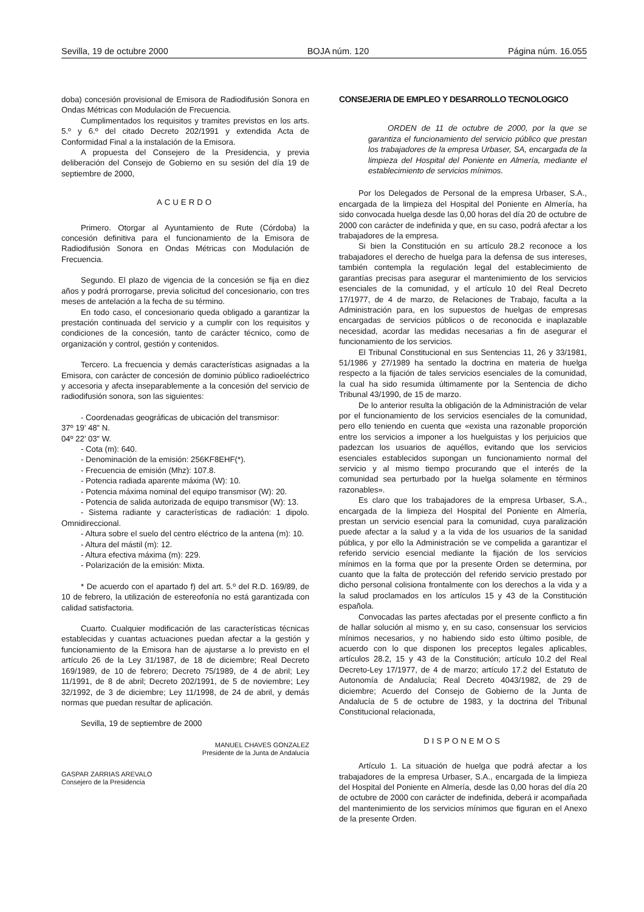Sevilla, 19 de octubre 2000 BOJA núm. 120 Página núm. 16.055
doba) concesión provisional de Emisora de Radiodifusión Sonora en Ondas Métricas con Modulación de Frecuencia.
Cumplimentados los requisitos y tramites previstos en los arts. 5.º y 6.º del citado Decreto 202/1991 y extendida Acta de Conformidad Final a la instalación de la Emisora.
A propuesta del Consejero de la Presidencia, y previa deliberación del Consejo de Gobierno en su sesión del día 19 de septiembre de 2000,
ACUERDO
Primero. Otorgar al Ayuntamiento de Rute (Córdoba) la concesión definitiva para el funcionamiento de la Emisora de Radiodifusión Sonora en Ondas Métricas con Modulación de Frecuencia.
Segundo. El plazo de vigencia de la concesión se fija en diez años y podrá prorrogarse, previa solicitud del concesionario, con tres meses de antelación a la fecha de su término.
En todo caso, el concesionario queda obligado a garantizar la prestación continuada del servicio y a cumplir con los requisitos y condiciones de la concesión, tanto de carácter técnico, como de organización y control, gestión y contenidos.
Tercero. La frecuencia y demás características asignadas a la Emisora, con carácter de concesión de dominio público radioeléctrico y accesoria y afecta inseparablemente a la concesión del servicio de radiodifusión sonora, son las siguientes:
- Coordenadas geográficas de ubicación del transmisor:
37º 19’ 48” N.
04º 22’ 03” W.
- Cota (m): 640.
- Denominación de la emisión: 256KF8EHF(*).
- Frecuencia de emisión (Mhz): 107.8.
- Potencia radiada aparente máxima (W): 10.
- Potencia máxima nominal del equipo transmisor (W): 20.
- Potencia de salida autorizada de equipo transmisor (W): 13.
- Sistema radiante y características de radiación: 1 dipolo. Omnidireccional.
- Altura sobre el suelo del centro eléctrico de la antena (m): 10.
- Altura del mástil (m): 12.
- Altura efectiva máxima (m): 229.
- Polarización de la emisión: Mixta.
* De acuerdo con el apartado f) del art. 5.º del R.D. 169/89, de 10 de febrero, la utilización de estereofonía no está garantizada con calidad satisfactoria.
Cuarto. Cualquier modificación de las características técnicas establecidas y cuantas actuaciones puedan afectar a la gestión y funcionamiento de la Emisora han de ajustarse a lo previsto en el artículo 26 de la Ley 31/1987, de 18 de diciembre; Real Decreto 169/1989, de 10 de febrero; Decreto 75/1989, de 4 de abril; Ley 11/1991, de 8 de abril; Decreto 202/1991, de 5 de noviembre; Ley 32/1992, de 3 de diciembre; Ley 11/1998, de 24 de abril, y demás normas que puedan resultar de aplicación.
Sevilla, 19 de septiembre de 2000
MANUEL CHAVES GONZALEZ
Presidente de la Junta de Andalucía
GASPAR ZARRIAS AREVALO
Consejero de la Presidencia
CONSEJERIA DE EMPLEO Y DESARROLLO TECNOLOGICO
ORDEN de 11 de octubre de 2000, por la que se garantiza el funcionamiento del servicio público que prestan los trabajadores de la empresa Urbaser, SA, encargada de la limpieza del Hospital del Poniente en Almería, mediante el establecimiento de servicios mínimos.
Por los Delegados de Personal de la empresa Urbaser, S.A., encargada de la limpieza del Hospital del Poniente en Almería, ha sido convocada huelga desde las 0,00 horas del día 20 de octubre de 2000 con carácter de indefinida y que, en su caso, podrá afectar a los trabajadores de la empresa.
Si bien la Constitución en su artículo 28.2 reconoce a los trabajadores el derecho de huelga para la defensa de sus intereses, también contempla la regulación legal del establecimiento de garantías precisas para asegurar el mantenimiento de los servicios esenciales de la comunidad, y el artículo 10 del Real Decreto 17/1977, de 4 de marzo, de Relaciones de Trabajo, faculta a la Administración para, en los supuestos de huelgas de empresas encargadas de servicios públicos o de reconocida e inaplazable necesidad, acordar las medidas necesarias a fin de asegurar el funcionamiento de los servicios.
El Tribunal Constitucional en sus Sentencias 11, 26 y 33/1981, 51/1986 y 27/1989 ha sentado la doctrina en materia de huelga respecto a la fijación de tales servicios esenciales de la comunidad, la cual ha sido resumida últimamente por la Sentencia de dicho Tribunal 43/1990, de 15 de marzo.
De lo anterior resulta la obligación de la Administración de velar por el funcionamiento de los servicios esenciales de la comunidad, pero ello teniendo en cuenta que «exista una razonable proporción entre los servicios a imponer a los huelguistas y los perjuicios que padezcan los usuarios de aquéllos, evitando que los servicios esenciales establecidos supongan un funcionamiento normal del servicio y al mismo tiempo procurando que el interés de la comunidad sea perturbado por la huelga solamente en términos razonables».
Es claro que los trabajadores de la empresa Urbaser, S.A., encargada de la limpieza del Hospital del Poniente en Almería, prestan un servicio esencial para la comunidad, cuya paralización puede afectar a la salud y a la vida de los usuarios de la sanidad pública, y por ello la Administración se ve compelida a garantizar el referido servicio esencial mediante la fijación de los servicios mínimos en la forma que por la presente Orden se determina, por cuanto que la falta de protección del referido servicio prestado por dicho personal colisiona frontalmente con los derechos a la vida y a la salud proclamados en los artículos 15 y 43 de la Constitución española.
Convocadas las partes afectadas por el presente conflicto a fin de hallar solución al mismo y, en su caso, consensuar los servicios mínimos necesarios, y no habiendo sido esto último posible, de acuerdo con lo que disponen los preceptos legales aplicables, artículos 28.2, 15 y 43 de la Constitución; artículo 10.2 del Real Decreto-Ley 17/1977, de 4 de marzo; artículo 17.2 del Estatuto de Autonomía de Andalucía; Real Decreto 4043/1982, de 29 de diciembre; Acuerdo del Consejo de Gobierno de la Junta de Andalucía de 5 de octubre de 1983, y la doctrina del Tribunal Constitucional relacionada,
DISPONEMOS
Artículo 1. La situación de huelga que podrá afectar a los trabajadores de la empresa Urbaser, S.A., encargada de la limpieza del Hospital del Poniente en Almería, desde las 0,00 horas del día 20 de octubre de 2000 con carácter de indefinida, deberá ir acompañada del mantenimiento de los servicios mínimos que figuran en el Anexo de la presente Orden.